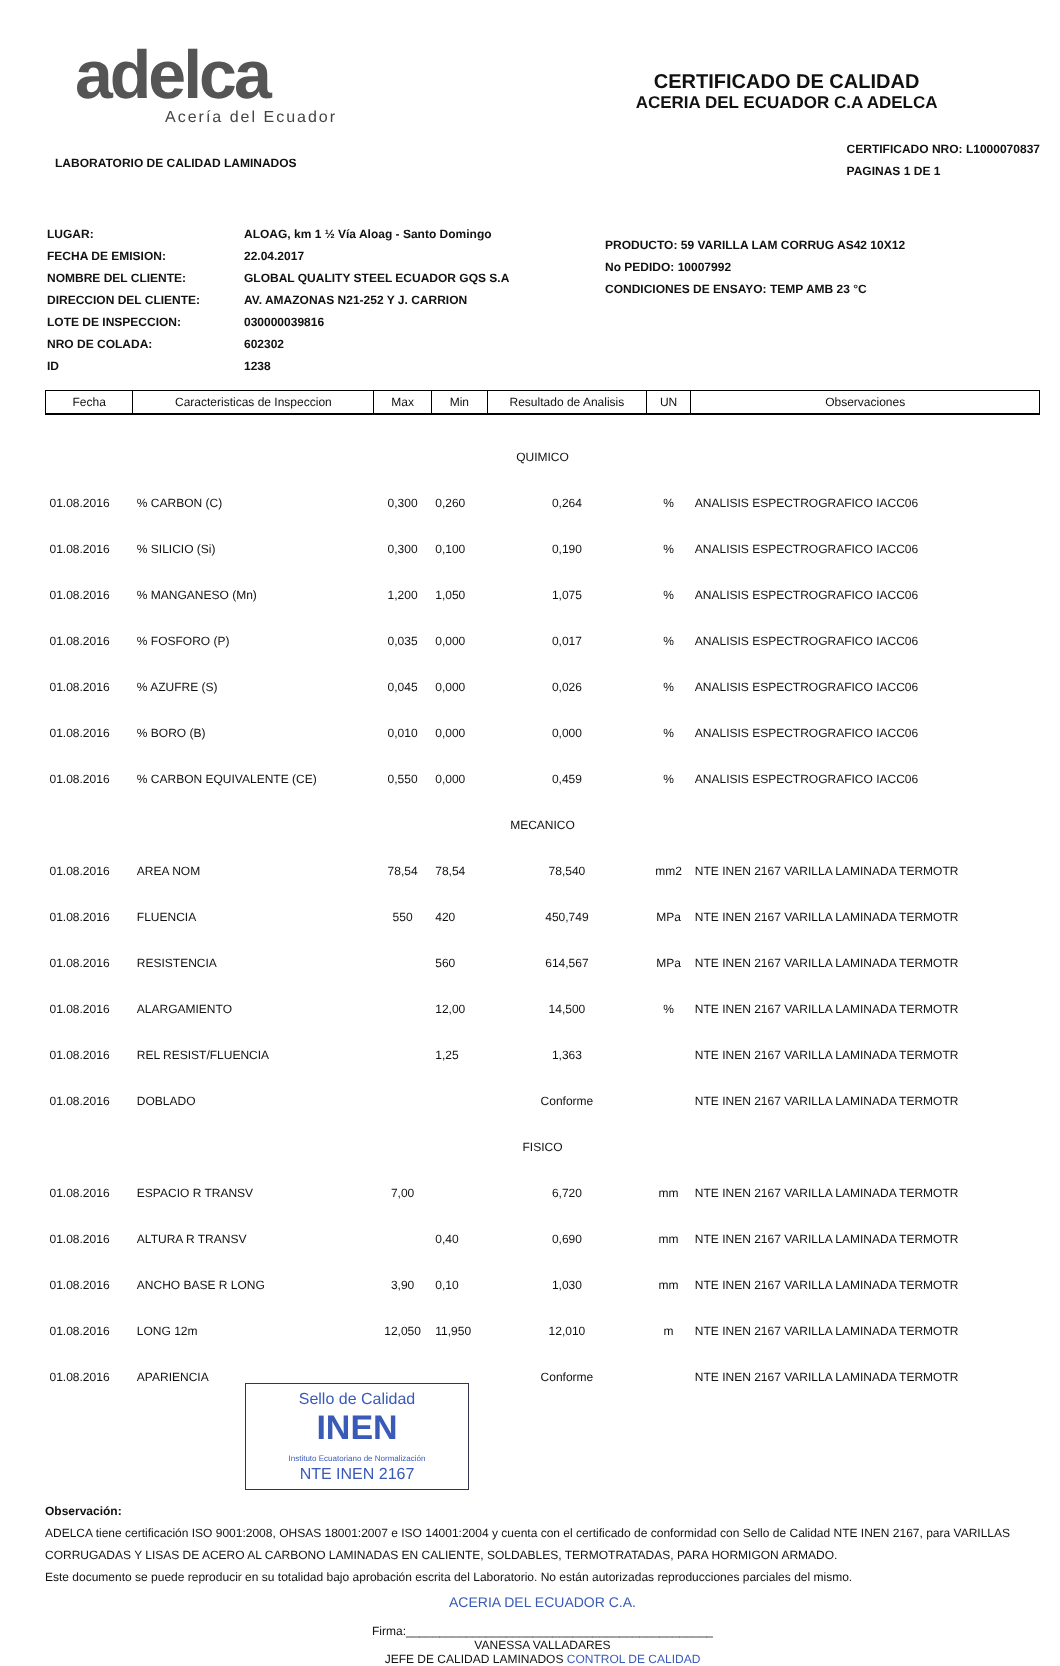adelca
Acería del Ecuador
LABORATORIO DE CALIDAD LAMINADOS
CERTIFICADO DE CALIDAD
ACERIA DEL ECUADOR C.A ADELCA
CERTIFICADO NRO: L1000070837
PAGINAS 1 DE 1
| LUGAR: | ALOAG, km 1 ½ Vía Aloag - Santo Domingo |
| FECHA DE EMISION: | 22.04.2017 |
| NOMBRE DEL CLIENTE: | GLOBAL QUALITY STEEL ECUADOR GQS S.A |
| DIRECCION DEL CLIENTE: | AV. AMAZONAS N21-252 Y J. CARRION |
| LOTE DE INSPECCION: | 030000039816 |
| NRO DE COLADA: | 602302 |
| ID | 1238 |
PRODUCTO: 59 VARILLA LAM CORRUG AS42 10X12
No PEDIDO: 10007992
CONDICIONES DE ENSAYO: TEMP AMB 23 °C
| Fecha | Caracteristicas de Inspeccion | Max | Min | Resultado de Analisis | UN | Observaciones |
| --- | --- | --- | --- | --- | --- | --- |
| QUIMICO | | | | | | |
| 01.08.2016 | % CARBON (C) | 0,300 | 0,260 | 0,264 | % | ANALISIS ESPECTROGRAFICO IACC06 |
| 01.08.2016 | % SILICIO (Si) | 0,300 | 0,100 | 0,190 | % | ANALISIS ESPECTROGRAFICO IACC06 |
| 01.08.2016 | % MANGANESO (Mn) | 1,200 | 1,050 | 1,075 | % | ANALISIS ESPECTROGRAFICO IACC06 |
| 01.08.2016 | % FOSFORO (P) | 0,035 | 0,000 | 0,017 | % | ANALISIS ESPECTROGRAFICO IACC06 |
| 01.08.2016 | % AZUFRE (S) | 0,045 | 0,000 | 0,026 | % | ANALISIS ESPECTROGRAFICO IACC06 |
| 01.08.2016 | % BORO (B) | 0,010 | 0,000 | 0,000 | % | ANALISIS ESPECTROGRAFICO IACC06 |
| 01.08.2016 | % CARBON EQUIVALENTE (CE) | 0,550 | 0,000 | 0,459 | % | ANALISIS ESPECTROGRAFICO IACC06 |
| MECANICO | | | | | | |
| 01.08.2016 | AREA NOM | 78,54 | 78,54 | 78,540 | mm2 | NTE INEN 2167 VARILLA LAMINADA TERMOTR |
| 01.08.2016 | FLUENCIA | 550 | 420 | 450,749 | MPa | NTE INEN 2167 VARILLA LAMINADA TERMOTR |
| 01.08.2016 | RESISTENCIA | | 560 | 614,567 | MPa | NTE INEN 2167 VARILLA LAMINADA TERMOTR |
| 01.08.2016 | ALARGAMIENTO | | 12,00 | 14,500 | % | NTE INEN 2167 VARILLA LAMINADA TERMOTR |
| 01.08.2016 | REL RESIST/FLUENCIA | | 1,25 | 1,363 | | NTE INEN 2167 VARILLA LAMINADA TERMOTR |
| 01.08.2016 | DOBLADO | | | Conforme | | NTE INEN 2167 VARILLA LAMINADA TERMOTR |
| FISICO | | | | | | |
| 01.08.2016 | ESPACIO R TRANSV | 7,00 | | 6,720 | mm | NTE INEN 2167 VARILLA LAMINADA TERMOTR |
| 01.08.2016 | ALTURA R TRANSV | | 0,40 | 0,690 | mm | NTE INEN 2167 VARILLA LAMINADA TERMOTR |
| 01.08.2016 | ANCHO BASE R LONG | 3,90 | 0,10 | 1,030 | mm | NTE INEN 2167 VARILLA LAMINADA TERMOTR |
| 01.08.2016 | LONG 12m | 12,050 | 11,950 | 12,010 | m | NTE INEN 2167 VARILLA LAMINADA TERMOTR |
| 01.08.2016 | APARIENCIA | | | Conforme | | NTE INEN 2167 VARILLA LAMINADA TERMOTR |
Sello de Calidad
INEN
Instituto Ecuatoriano de Normalización
NTE INEN 2167
Observación:
ADELCA tiene certificación ISO 9001:2008, OHSAS 18001:2007 e ISO 14001:2004 y cuenta con el certificado de conformidad con Sello de Calidad NTE INEN 2167, para VARILLAS CORRUGADAS Y LISAS DE ACERO AL CARBONO LAMINADAS EN CALIENTE, SOLDABLES, TERMOTRATADAS, PARA HORMIGON ARMADO.
Este documento se puede reproducir en su totalidad bajo aprobación escrita del Laboratorio. No están autorizadas reproducciones parciales del mismo.
ACERIA DEL ECUADOR C.A.
Firma:______________________________________________
VANESSA VALLADARES
JEFE DE CALIDAD LAMINADOS CONTROL DE CALIDAD